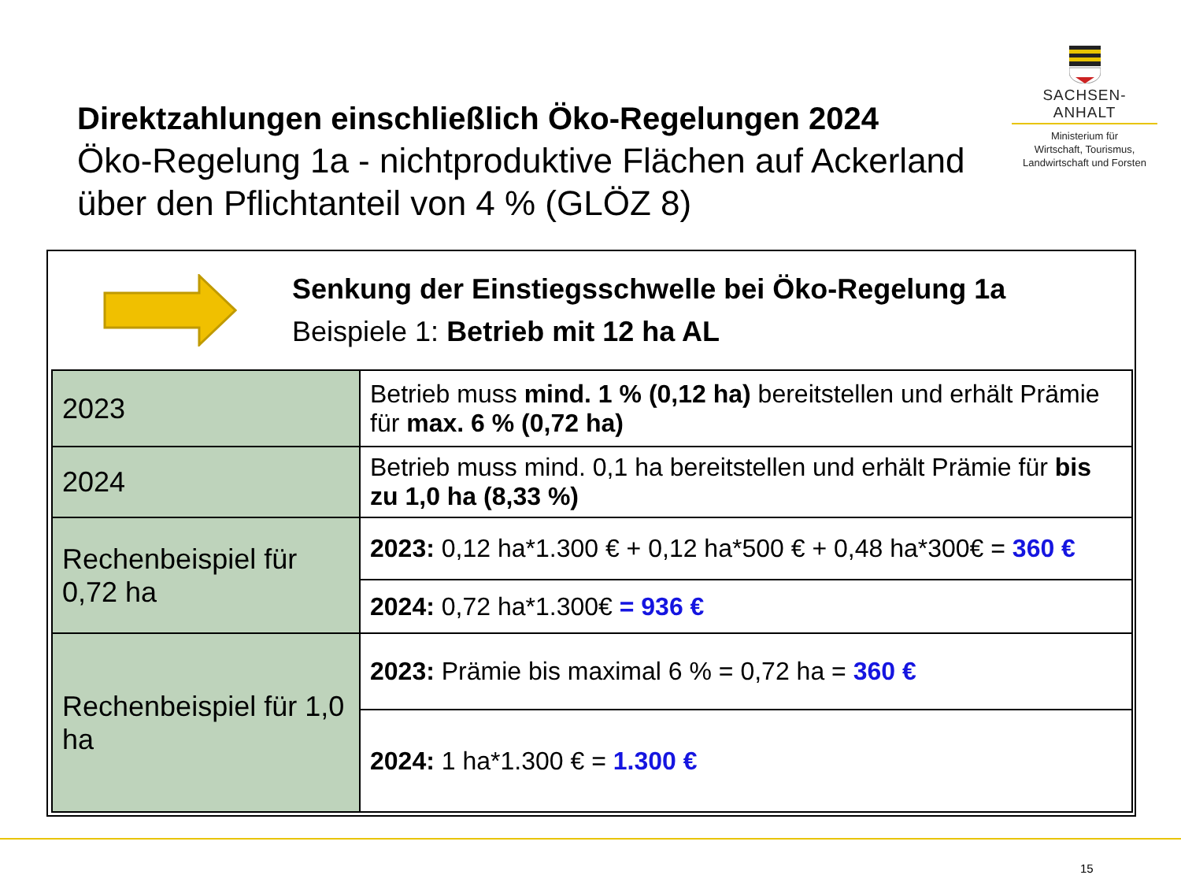Direktzahlungen einschließlich Öko-Regelungen 2024
Öko-Regelung 1a - nichtproduktive Flächen auf Ackerland über den Pflichtanteil von 4 % (GLÖZ 8)
SACHSEN-ANHALT
Ministerium für
Wirtschaft, Tourismus,
Landwirtschaft und Forsten
Senkung der Einstiegsschwelle bei Öko-Regelung 1a
Beispiele 1: Betrieb mit 12 ha AL
| 2023 | Betrieb muss mind. 1 % (0,12 ha) bereitstellen und erhält Prämie für max. 6 % (0,72 ha) |
| 2024 | Betrieb muss mind. 0,1 ha bereitstellen und erhält Prämie für bis zu 1,0 ha (8,33 %) |
| Rechenbeispiel für 0,72 ha | 2023: 0,12 ha*1.300 € + 0,12 ha*500 € + 0,48 ha*300€ = 360 € |
| | 2024: 0,72 ha*1.300€ = 936 € |
| Rechenbeispiel für 1,0 ha | 2023: Prämie bis maximal 6 % = 0,72 ha = 360 € |
| | 2024: 1 ha*1.300 € = 1.300 € |
15